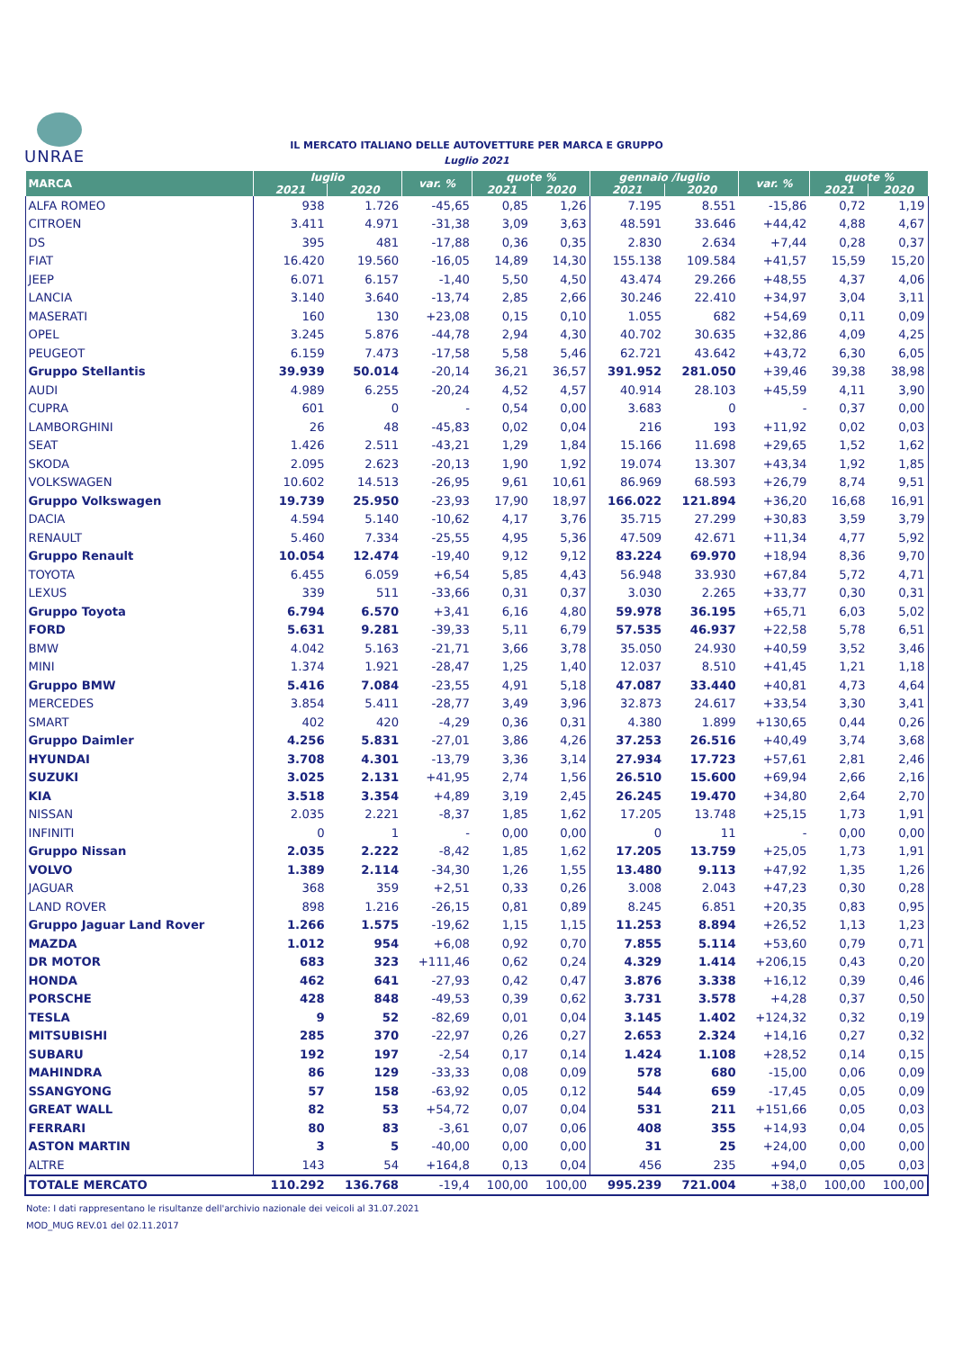UNRAE
IL MERCATO ITALIANO DELLE AUTOVETTURE PER MARCA E GRUPPO
Luglio 2021
| MARCA | luglio | | var. % | quote % | | gennaio /luglio | | var. % | quote % | |
| --- | --- | --- | --- | --- | --- | --- | --- | --- | --- | --- |
| | 2021 | 2020 | | 2021 | 2020 | 2021 | 2020 | | 2021 | 2020 |
| ALFA ROMEO | 938 | 1.726 | -45,65 | 0,85 | 1,26 | 7.195 | 8.551 | -15,86 | 0,72 | 1,19 |
| CITROEN | 3.411 | 4.971 | -31,38 | 3,09 | 3,63 | 48.591 | 33.646 | +44,42 | 4,88 | 4,67 |
| DS | 395 | 481 | -17,88 | 0,36 | 0,35 | 2.830 | 2.634 | +7,44 | 0,28 | 0,37 |
| FIAT | 16.420 | 19.560 | -16,05 | 14,89 | 14,30 | 155.138 | 109.584 | +41,57 | 15,59 | 15,20 |
| JEEP | 6.071 | 6.157 | -1,40 | 5,50 | 4,50 | 43.474 | 29.266 | +48,55 | 4,37 | 4,06 |
| LANCIA | 3.140 | 3.640 | -13,74 | 2,85 | 2,66 | 30.246 | 22.410 | +34,97 | 3,04 | 3,11 |
| MASERATI | 160 | 130 | +23,08 | 0,15 | 0,10 | 1.055 | 682 | +54,69 | 0,11 | 0,09 |
| OPEL | 3.245 | 5.876 | -44,78 | 2,94 | 4,30 | 40.702 | 30.635 | +32,86 | 4,09 | 4,25 |
| PEUGEOT | 6.159 | 7.473 | -17,58 | 5,58 | 5,46 | 62.721 | 43.642 | +43,72 | 6,30 | 6,05 |
| Gruppo Stellantis | 39.939 | 50.014 | -20,14 | 36,21 | 36,57 | 391.952 | 281.050 | +39,46 | 39,38 | 38,98 |
| AUDI | 4.989 | 6.255 | -20,24 | 4,52 | 4,57 | 40.914 | 28.103 | +45,59 | 4,11 | 3,90 |
| CUPRA | 601 | 0 | - | 0,54 | 0,00 | 3.683 | 0 | - | 0,37 | 0,00 |
| LAMBORGHINI | 26 | 48 | -45,83 | 0,02 | 0,04 | 216 | 193 | +11,92 | 0,02 | 0,03 |
| SEAT | 1.426 | 2.511 | -43,21 | 1,29 | 1,84 | 15.166 | 11.698 | +29,65 | 1,52 | 1,62 |
| SKODA | 2.095 | 2.623 | -20,13 | 1,90 | 1,92 | 19.074 | 13.307 | +43,34 | 1,92 | 1,85 |
| VOLKSWAGEN | 10.602 | 14.513 | -26,95 | 9,61 | 10,61 | 86.969 | 68.593 | +26,79 | 8,74 | 9,51 |
| Gruppo Volkswagen | 19.739 | 25.950 | -23,93 | 17,90 | 18,97 | 166.022 | 121.894 | +36,20 | 16,68 | 16,91 |
| DACIA | 4.594 | 5.140 | -10,62 | 4,17 | 3,76 | 35.715 | 27.299 | +30,83 | 3,59 | 3,79 |
| RENAULT | 5.460 | 7.334 | -25,55 | 4,95 | 5,36 | 47.509 | 42.671 | +11,34 | 4,77 | 5,92 |
| Gruppo Renault | 10.054 | 12.474 | -19,40 | 9,12 | 9,12 | 83.224 | 69.970 | +18,94 | 8,36 | 9,70 |
| TOYOTA | 6.455 | 6.059 | +6,54 | 5,85 | 4,43 | 56.948 | 33.930 | +67,84 | 5,72 | 4,71 |
| LEXUS | 339 | 511 | -33,66 | 0,31 | 0,37 | 3.030 | 2.265 | +33,77 | 0,30 | 0,31 |
| Gruppo Toyota | 6.794 | 6.570 | +3,41 | 6,16 | 4,80 | 59.978 | 36.195 | +65,71 | 6,03 | 5,02 |
| FORD | 5.631 | 9.281 | -39,33 | 5,11 | 6,79 | 57.535 | 46.937 | +22,58 | 5,78 | 6,51 |
| BMW | 4.042 | 5.163 | -21,71 | 3,66 | 3,78 | 35.050 | 24.930 | +40,59 | 3,52 | 3,46 |
| MINI | 1.374 | 1.921 | -28,47 | 1,25 | 1,40 | 12.037 | 8.510 | +41,45 | 1,21 | 1,18 |
| Gruppo BMW | 5.416 | 7.084 | -23,55 | 4,91 | 5,18 | 47.087 | 33.440 | +40,81 | 4,73 | 4,64 |
| MERCEDES | 3.854 | 5.411 | -28,77 | 3,49 | 3,96 | 32.873 | 24.617 | +33,54 | 3,30 | 3,41 |
| SMART | 402 | 420 | -4,29 | 0,36 | 0,31 | 4.380 | 1.899 | +130,65 | 0,44 | 0,26 |
| Gruppo Daimler | 4.256 | 5.831 | -27,01 | 3,86 | 4,26 | 37.253 | 26.516 | +40,49 | 3,74 | 3,68 |
| HYUNDAI | 3.708 | 4.301 | -13,79 | 3,36 | 3,14 | 27.934 | 17.723 | +57,61 | 2,81 | 2,46 |
| SUZUKI | 3.025 | 2.131 | +41,95 | 2,74 | 1,56 | 26.510 | 15.600 | +69,94 | 2,66 | 2,16 |
| KIA | 3.518 | 3.354 | +4,89 | 3,19 | 2,45 | 26.245 | 19.470 | +34,80 | 2,64 | 2,70 |
| NISSAN | 2.035 | 2.221 | -8,37 | 1,85 | 1,62 | 17.205 | 13.748 | +25,15 | 1,73 | 1,91 |
| INFINITI | 0 | 1 | - | 0,00 | 0,00 | 0 | 11 | - | 0,00 | 0,00 |
| Gruppo Nissan | 2.035 | 2.222 | -8,42 | 1,85 | 1,62 | 17.205 | 13.759 | +25,05 | 1,73 | 1,91 |
| VOLVO | 1.389 | 2.114 | -34,30 | 1,26 | 1,55 | 13.480 | 9.113 | +47,92 | 1,35 | 1,26 |
| JAGUAR | 368 | 359 | +2,51 | 0,33 | 0,26 | 3.008 | 2.043 | +47,23 | 0,30 | 0,28 |
| LAND ROVER | 898 | 1.216 | -26,15 | 0,81 | 0,89 | 8.245 | 6.851 | +20,35 | 0,83 | 0,95 |
| Gruppo Jaguar Land Rover | 1.266 | 1.575 | -19,62 | 1,15 | 1,15 | 11.253 | 8.894 | +26,52 | 1,13 | 1,23 |
| MAZDA | 1.012 | 954 | +6,08 | 0,92 | 0,70 | 7.855 | 5.114 | +53,60 | 0,79 | 0,71 |
| DR MOTOR | 683 | 323 | +111,46 | 0,62 | 0,24 | 4.329 | 1.414 | +206,15 | 0,43 | 0,20 |
| HONDA | 462 | 641 | -27,93 | 0,42 | 0,47 | 3.876 | 3.338 | +16,12 | 0,39 | 0,46 |
| PORSCHE | 428 | 848 | -49,53 | 0,39 | 0,62 | 3.731 | 3.578 | +4,28 | 0,37 | 0,50 |
| TESLA | 9 | 52 | -82,69 | 0,01 | 0,04 | 3.145 | 1.402 | +124,32 | 0,32 | 0,19 |
| MITSUBISHI | 285 | 370 | -22,97 | 0,26 | 0,27 | 2.653 | 2.324 | +14,16 | 0,27 | 0,32 |
| SUBARU | 192 | 197 | -2,54 | 0,17 | 0,14 | 1.424 | 1.108 | +28,52 | 0,14 | 0,15 |
| MAHINDRA | 86 | 129 | -33,33 | 0,08 | 0,09 | 578 | 680 | -15,00 | 0,06 | 0,09 |
| SSANGYONG | 57 | 158 | -63,92 | 0,05 | 0,12 | 544 | 659 | -17,45 | 0,05 | 0,09 |
| GREAT WALL | 82 | 53 | +54,72 | 0,07 | 0,04 | 531 | 211 | +151,66 | 0,05 | 0,03 |
| FERRARI | 80 | 83 | -3,61 | 0,07 | 0,06 | 408 | 355 | +14,93 | 0,04 | 0,05 |
| ASTON MARTIN | 3 | 5 | -40,00 | 0,00 | 0,00 | 31 | 25 | +24,00 | 0,00 | 0,00 |
| ALTRE | 143 | 54 | +164,8 | 0,13 | 0,04 | 456 | 235 | +94,0 | 0,05 | 0,03 |
| TOTALE MERCATO | 110.292 | 136.768 | -19,4 | 100,00 | 100,00 | 995.239 | 721.004 | +38,0 | 100,00 | 100,00 |
Note: I dati rappresentano le risultanze dell'archivio nazionale dei veicoli al 31.07.2021
MOD_MUG REV.01 del 02.11.2017